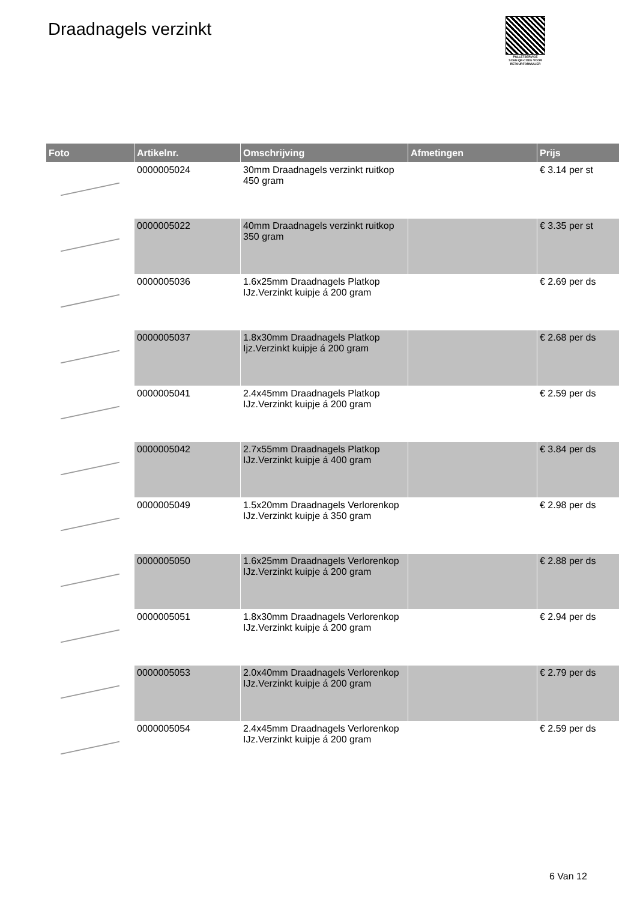Draadnagels verzinkt
PALLETSERVICE
SCAN QR-CODE VOOR RETOURFORMULIER
| Foto | Artikelnr. | Omschrijving | Afmetingen | Prijs |
| --- | --- | --- | --- | --- |
| | 0000005024 | 30mm Draadnagels verzinkt ruitkop 450 gram | | € 3.14 per st |
| | 0000005022 | 40mm Draadnagels verzinkt ruitkop 350 gram | | € 3.35 per st |
| | 0000005036 | 1.6x25mm Draadnagels Platkop IJz.Verzinkt kuipje á 200 gram | | € 2.69 per ds |
| | 0000005037 | 1.8x30mm Draadnagels Platkop Ijz.Verzinkt kuipje á 200 gram | | € 2.68 per ds |
| | 0000005041 | 2.4x45mm Draadnagels Platkop IJz.Verzinkt kuipje á 200 gram | | € 2.59 per ds |
| | 0000005042 | 2.7x55mm Draadnagels Platkop IJz.Verzinkt kuipje á 400 gram | | € 3.84 per ds |
| | 0000005049 | 1.5x20mm Draadnagels Verlorenkop IJz.Verzinkt kuipje á 350 gram | | € 2.98 per ds |
| | 0000005050 | 1.6x25mm Draadnagels Verlorenkop IJz.Verzinkt kuipje á 200 gram | | € 2.88 per ds |
| | 0000005051 | 1.8x30mm Draadnagels Verlorenkop IJz.Verzinkt kuipje á 200 gram | | € 2.94 per ds |
| | 0000005053 | 2.0x40mm Draadnagels Verlorenkop IJz.Verzinkt kuipje á 200 gram | | € 2.79 per ds |
| | 0000005054 | 2.4x45mm Draadnagels Verlorenkop IJz.Verzinkt kuipje á 200 gram | | € 2.59 per ds |
6 Van 12